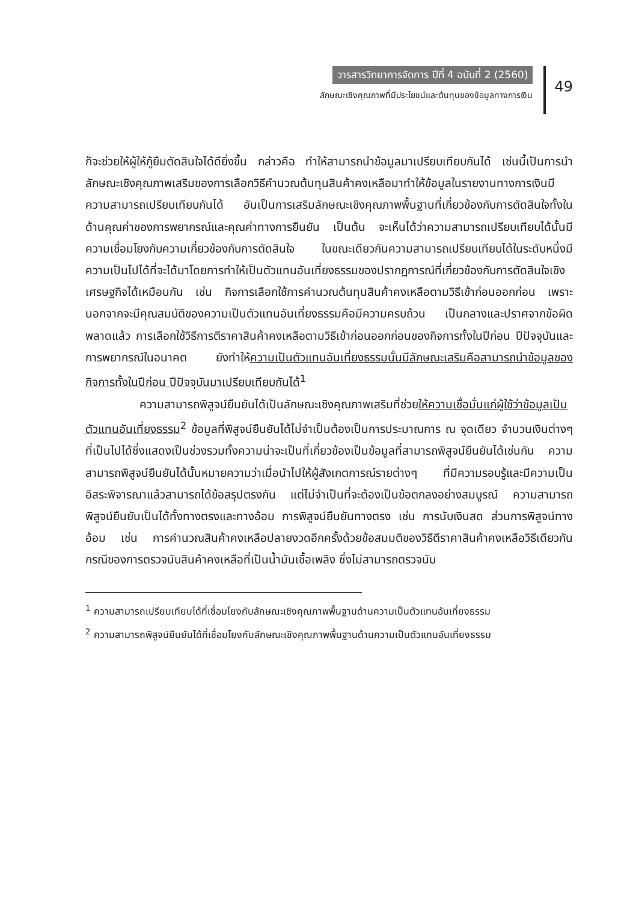วารสารวิทยาการจัดการ ปีที่ 4 ฉบับที่ 2 (2560)
ลักษณะเชิงคุณภาพที่มีประโยชน์และต้นทุนของข้อมูลทางการเงิน
49
ก็จะช่วยให้ผู้ให้กู้ยืมตัดสินใจได้ดียิ่งขึ้น กล่าวคือ ทำให้สามารถนำข้อมูลมาเปรียบเทียบกันได้ เช่นนี้เป็นการนำ ลักษณะเชิงคุณภาพเสริมของการเลือกวิธีคำนวณต้นทุนสินค้าคงเหลือมาทำให้ข้อมูลในรายงานทางการเงินมีความสามารถเปรียบเทียบกันได้ อันเป็นการเสริมลักษณะเชิงคุณภาพพื้นฐานที่เกี่ยวข้องกับการตัดสินใจทั้งในด้านคุณค่าของการพยากรณ์และคุณค่าทางการยืนยัน เป็นต้น จะเห็นได้ว่าความสามารถเปรียบเทียบได้นั้นมีความเชื่อมโยงกับความเกี่ยวข้องกับการตัดสินใจ ในขณะเดียวกันความสามารถเปรียบเทียบได้ในระดับหนึ่งมีความเป็นไปได้ที่จะได้มาโดยการทำให้เป็นตัวแทนอันเที่ยงธรรมของปรากฏการณ์ที่เกี่ยวข้องกับการตัดสินใจเชิงเศรษฐกิจได้เหมือนกัน เช่น กิจการเลือกใช้การคำนวณต้นทุนสินค้าคงเหลือตามวิธีเข้าก่อนออกก่อน เพราะนอกจากจะมีคุณสมบัติของความเป็นตัวแทนอันเที่ยงธรรมคือมีความครบถ้วน เป็นกลางและปราศจากข้อผิดพลาดแล้ว การเลือกใช้วิธีการตีราคาสินค้าคงเหลือตามวิธีเข้าก่อนออกก่อนของกิจการทั้งในปีก่อน ปีปัจจุบันและการพยากรณ์ในอนาคต ยังทำให้ความเป็นตัวแทนอันเที่ยงธรรมนั้นมีลักษณะเสริมคือสามารถนำข้อมูลของกิจการทั้งในปีก่อน ปีปัจจุบันมาเปรียบเทียบกันได้<sup>1</sup>
ความสามารถพิสูจน์ยืนยันได้เป็นลักษณะเชิงคุณภาพเสริมที่ช่วยให้ความเชื่อมั่นแก่ผู้ใช้ว่าข้อมูลเป็นตัวแทนอันเที่ยงธรรม<sup>2</sup> ข้อมูลที่พิสูจน์ยืนยันได้ไม่จำเป็นต้องเป็นการประมาณการ ณ จุดเดียว จำนวนเงินต่างๆ ที่เป็นไปได้ซึ่งแสดงเป็นช่วงรวมทั้งความน่าจะเป็นที่เกี่ยวข้องเป็นข้อมูลที่สามารถพิสูจน์ยืนยันได้เช่นกัน ความสามารถพิสูจน์ยืนยันได้นั้นหมายความว่าเมื่อนำไปให้ผู้สังเกตการณ์รายต่างๆ ที่มีความรอบรู้และมีความเป็นอิสระพิจารณาแล้วสามารถได้ข้อสรุปตรงกัน แต่ไม่จำเป็นที่จะต้องเป็นข้อตกลงอย่างสมบูรณ์ ความสามารถพิสูจน์ยืนยันเป็นได้ทั้งทางตรงและทางอ้อม การพิสูจน์ยืนยันทางตรง เช่น การนับเงินสด ส่วนการพิสูจน์ทางอ้อม เช่น การคำนวณสินค้าคงเหลือปลายงวดอีกครั้งด้วยข้อสมมติของวิธีตีราคาสินค้าคงเหลือวิธีเดียวกัน กรณีของการตรวจนับสินค้าคงเหลือที่เป็นน้ำมันเชื้อเพลิง ซึ่งไม่สามารถตรวจนับ
<sup>1</sup> ความสามารถเปรียบเทียบได้ที่เชื่อมโยงกับลักษณะเชิงคุณภาพพื้นฐานด้านความเป็นตัวแทนอันเที่ยงธรรม
<sup>2</sup> ความสามารถพิสูจน์ยืนยันได้ที่เชื่อมโยงกับลักษณะเชิงคุณภาพพื้นฐานด้านความเป็นตัวแทนอันเที่ยงธรรม